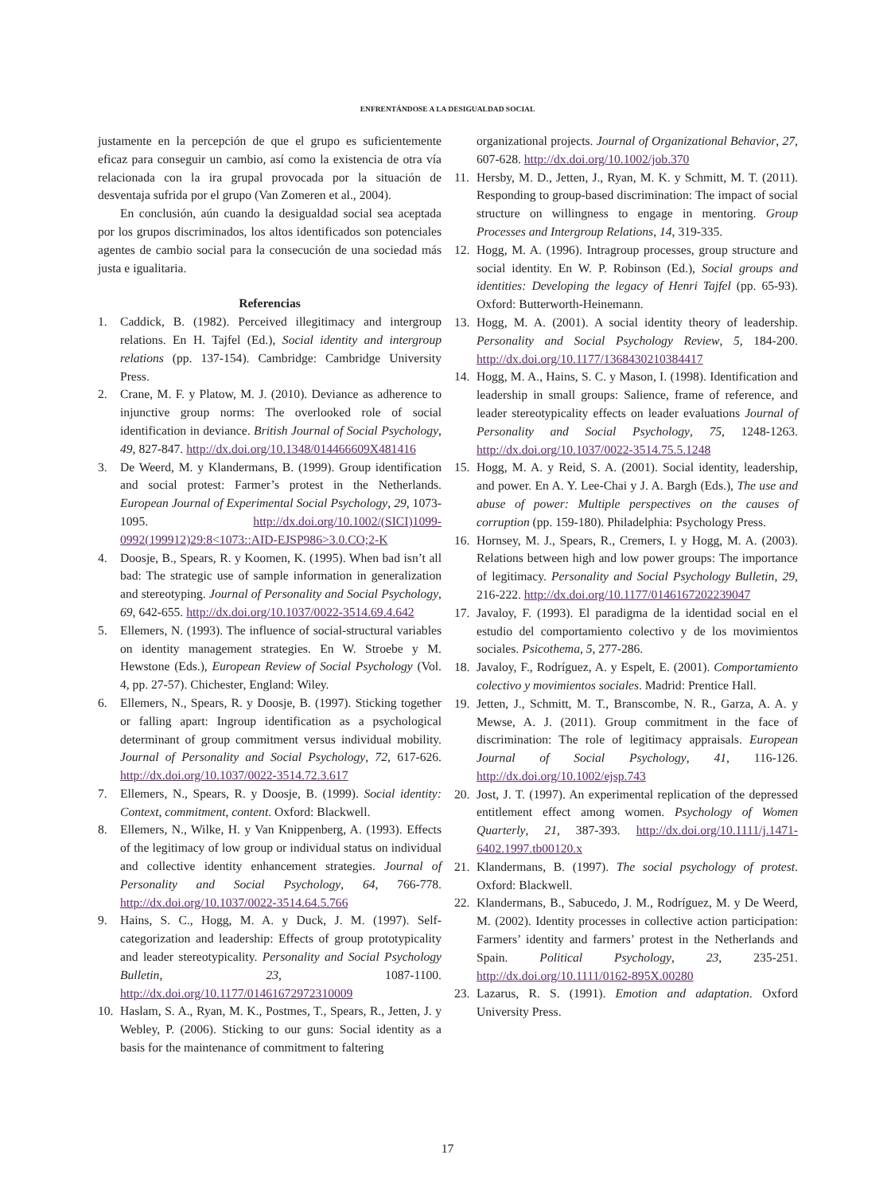ENFRENTÁNDOSE A LA DESIGUALDAD SOCIAL
justamente en la percepción de que el grupo es suficientemente eficaz para conseguir un cambio, así como la existencia de otra vía relacionada con la ira grupal provocada por la situación de desventaja sufrida por el grupo (Van Zomeren et al., 2004).
En conclusión, aún cuando la desigualdad social sea aceptada por los grupos discriminados, los altos identificados son potenciales agentes de cambio social para la consecución de una sociedad más justa e igualitaria.
Referencias
1. Caddick, B. (1982). Perceived illegitimacy and intergroup relations. En H. Tajfel (Ed.), Social identity and intergroup relations (pp. 137-154). Cambridge: Cambridge University Press.
2. Crane, M. F. y Platow, M. J. (2010). Deviance as adherence to injunctive group norms: The overlooked role of social identification in deviance. British Journal of Social Psychology, 49, 827-847. http://dx.doi.org/10.1348/014466609X481416
3. De Weerd, M. y Klandermans, B. (1999). Group identification and social protest: Farmer’s protest in the Netherlands. European Journal of Experimental Social Psychology, 29, 1073-1095. http://dx.doi.org/10.1002/(SICI)1099-0992(199912)29:8<1073::AID-EJSP986>3.0.CO;2-K
4. Doosje, B., Spears, R. y Koomen, K. (1995). When bad isn’t all bad: The strategic use of sample information in generalization and stereotyping. Journal of Personality and Social Psychology, 69, 642-655. http://dx.doi.org/10.1037/0022-3514.69.4.642
5. Ellemers, N. (1993). The influence of social-structural variables on identity management strategies. En W. Stroebe y M. Hewstone (Eds.), European Review of Social Psychology (Vol. 4, pp. 27-57). Chichester, England: Wiley.
6. Ellemers, N., Spears, R. y Doosje, B. (1997). Sticking together or falling apart: Ingroup identification as a psychological determinant of group commitment versus individual mobility. Journal of Personality and Social Psychology, 72, 617-626. http://dx.doi.org/10.1037/0022-3514.72.3.617
7. Ellemers, N., Spears, R. y Doosje, B. (1999). Social identity: Context, commitment, content. Oxford: Blackwell.
8. Ellemers, N., Wilke, H. y Van Knippenberg, A. (1993). Effects of the legitimacy of low group or individual status on individual and collective identity enhancement strategies. Journal of Personality and Social Psychology, 64, 766-778. http://dx.doi.org/10.1037/0022-3514.64.5.766
9. Hains, S. C., Hogg, M. A. y Duck, J. M. (1997). Self-categorization and leadership: Effects of group prototypicality and leader stereotypicality. Personality and Social Psychology Bulletin, 23, 1087-1100. http://dx.doi.org/10.1177/01461672972310009
10. Haslam, S. A., Ryan, M. K., Postmes, T., Spears, R., Jetten, J. y Webley, P. (2006). Sticking to our guns: Social identity as a basis for the maintenance of commitment to faltering
organizational projects. Journal of Organizational Behavior, 27, 607-628. http://dx.doi.org/10.1002/job.370
11. Hersby, M. D., Jetten, J., Ryan, M. K. y Schmitt, M. T. (2011). Responding to group-based discrimination: The impact of social structure on willingness to engage in mentoring. Group Processes and Intergroup Relations, 14, 319-335.
12. Hogg, M. A. (1996). Intragroup processes, group structure and social identity. En W. P. Robinson (Ed.), Social groups and identities: Developing the legacy of Henri Tajfel (pp. 65-93). Oxford: Butterworth-Heinemann.
13. Hogg, M. A. (2001). A social identity theory of leadership. Personality and Social Psychology Review, 5, 184-200. http://dx.doi.org/10.1177/1368430210384417
14. Hogg, M. A., Hains, S. C. y Mason, I. (1998). Identification and leadership in small groups: Salience, frame of reference, and leader stereotypicality effects on leader evaluations Journal of Personality and Social Psychology, 75, 1248-1263. http://dx.doi.org/10.1037/0022-3514.75.5.1248
15. Hogg, M. A. y Reid, S. A. (2001). Social identity, leadership, and power. En A. Y. Lee-Chai y J. A. Bargh (Eds.), The use and abuse of power: Multiple perspectives on the causes of corruption (pp. 159-180). Philadelphia: Psychology Press.
16. Hornsey, M. J., Spears, R., Cremers, I. y Hogg, M. A. (2003). Relations between high and low power groups: The importance of legitimacy. Personality and Social Psychology Bulletin, 29, 216-222. http://dx.doi.org/10.1177/0146167202239047
17. Javaloy, F. (1993). El paradigma de la identidad social en el estudio del comportamiento colectivo y de los movimientos sociales. Psicothema, 5, 277-286.
18. Javaloy, F., Rodríguez, A. y Espelt, E. (2001). Comportamiento colectivo y movimientos sociales. Madrid: Prentice Hall.
19. Jetten, J., Schmitt, M. T., Branscombe, N. R., Garza, A. A. y Mewse, A. J. (2011). Group commitment in the face of discrimination: The role of legitimacy appraisals. European Journal of Social Psychology, 41, 116-126. http://dx.doi.org/10.1002/ejsp.743
20. Jost, J. T. (1997). An experimental replication of the depressed entitlement effect among women. Psychology of Women Quarterly, 21, 387-393. http://dx.doi.org/10.1111/j.1471-6402.1997.tb00120.x
21. Klandermans, B. (1997). The social psychology of protest. Oxford: Blackwell.
22. Klandermans, B., Sabucedo, J. M., Rodríguez, M. y De Weerd, M. (2002). Identity processes in collective action participation: Farmers’ identity and farmers’ protest in the Netherlands and Spain. Political Psychology, 23, 235-251. http://dx.doi.org/10.1111/0162-895X.00280
23. Lazarus, R. S. (1991). Emotion and adaptation. Oxford University Press.
17